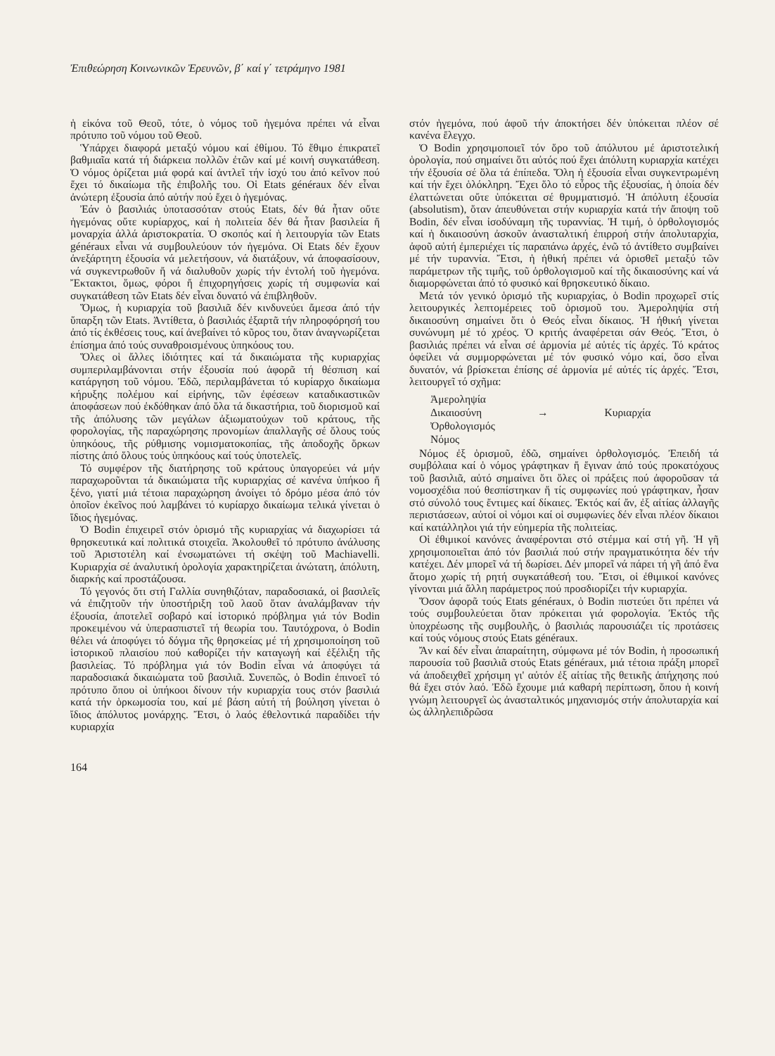Ἐπιθεώρηση Κοινωνικῶν Ἐρευνῶν, β΄ καί γ΄ τετράμηνο 1981
ἡ εἰκόνα τοῦ Θεοῦ, τότε, ὁ νόμος τοῦ ἡγεμόνα πρέπει νά εἶναι πρότυπο τοῦ νόμου τοῦ Θεοῦ.
Ὑπάρχει διαφορά μεταξύ νόμου καί ἐθίμου. Τό ἔθιμο ἐπικρατεῖ βαθμιαῖα κατά τή διάρκεια πολλῶν ἐτῶν καί μέ κοινή συγκατάθεση. Ὁ νόμος ὁρίζεται μιά φορά καί ἀντλεῖ τήν ἰσχύ του ἀπό κεῖνον πού ἔχει τό δικαίωμα τῆς ἐπιβολῆς του. Οἱ Etats généraux δέν εἶναι ἀνώτερη ἐξουσία ἀπό αὐτήν πού ἔχει ὁ ἡγεμόνας.
Ἐάν ὁ βασιλιάς ὑποτασσόταν στούς Etats, δέν θά ἦταν οὔτε ἡγεμόνας οὔτε κυρίαρχος, καί ἡ πολιτεία δέν θά ἦταν βασιλεία ἤ μοναρχία ἀλλά ἀριστοκρατία. Ὁ σκοπός καί ἡ λειτουργία τῶν Etats généraux εἶναι νά συμβουλεύουν τόν ἡγεμόνα. Οἱ Etats δέν ἔχουν ἀνεξάρτητη ἐξουσία νά μελετήσουν, νά διατάξουν, νά ἀποφασίσουν, νά συγκεντρωθοῦν ἤ νά διαλυθοῦν χωρίς τήν ἐντολή τοῦ ἡγεμόνα. Ἔκτακτοι, ὅμως, φόροι ἤ ἐπιχορηγήσεις χωρίς τή συμφωνία καί συγκατάθεση τῶν Etats δέν εἶναι δυνατό νά ἐπιβληθοῦν.
Ὅμως, ἡ κυριαρχία τοῦ βασιλιᾶ δέν κινδυνεύει ἄμεσα ἀπό τήν ὕπαρξη τῶν Etats. Ἀντίθετα, ὁ βασιλιάς ἐξαρτᾶ τήν πληροφόρησή του ἀπό τίς ἐκθέσεις τους, καί ἀνεβαίνει τό κῦρος του, ὅταν ἀναγνωρίζεται ἐπίσημα ἀπό τούς συναθροισμένους ὑπηκόους του.
Ὅλες οἱ ἄλλες ἰδιότητες καί τά δικαιώματα τῆς κυριαρχίας συμπεριλαμβάνονται στήν ἐξουσία πού ἀφορᾶ τή θέσπιση καί κατάργηση τοῦ νόμου. Ἐδῶ, περιλαμβάνεται τό κυρίαρχο δικαίωμα κήρυξης πολέμου καί εἰρήνης, τῶν ἐφέσεων καταδικαστικῶν ἀποφάσεων πού ἐκδόθηκαν ἀπό ὅλα τά δικαστήρια, τοῦ διορισμοῦ καί τῆς ἀπόλυσης τῶν μεγάλων ἀξιωματούχων τοῦ κράτους, τῆς φορολογίας, τῆς παραχώρησης προνομίων ἀπαλλαγῆς σέ ὅλους τούς ὑπηκόους, τῆς ρύθμισης νομισματοκοπίας, τῆς ἀποδοχῆς ὅρκων πίστης ἀπό ὅλους τούς ὑπηκόους καί τούς ὑποτελεῖς.
Τό συμφέρον τῆς διατήρησης τοῦ κράτους ὑπαγορεύει νά μήν παραχωροῦνται τά δικαιώματα τῆς κυριαρχίας σέ κανένα ὑπήκοο ἤ ξένο, γιατί μιά τέτοια παραχώρηση ἀνοίγει τό δρόμο μέσα ἀπό τόν ὁποῖον ἐκεῖνος πού λαμβάνει τό κυρίαρχο δικαίωμα τελικά γίνεται ὁ ἴδιος ἡγεμόνας.
Ὁ Bodin ἐπιχειρεῖ στόν ὁρισμό τῆς κυριαρχίας νά διαχωρίσει τά θρησκευτικά καί πολιτικά στοιχεῖα. Ἀκολουθεῖ τό πρότυπο ἀνάλυσης τοῦ Ἀριστοτέλη καί ἐνσωματώνει τή σκέψη τοῦ Machiavelli. Κυριαρχία σέ ἀναλυτική ὁρολογία χαρακτηρίζεται ἀνώτατη, ἀπόλυτη, διαρκής καί προστάζουσα.
Τό γεγονός ὅτι στή Γαλλία συνηθιζόταν, παραδοσιακά, οἱ βασιλεῖς νά ἐπιζητοῦν τήν ὑποστήριξη τοῦ λαοῦ ὅταν ἀναλάμβαναν τήν ἐξουσία, ἀποτελεῖ σοβαρό καί ἱστορικό πρόβλημα γιά τόν Bodin προκειμένου νά ὑπερασπιστεῖ τή θεωρία του. Ταυτόχρονα, ὁ Bodin θέλει νά ἀποφύγει τό δόγμα τῆς θρησκείας μέ τή χρησιμοποίηση τοῦ ἱστορικοῦ πλαισίου πού καθορίζει τήν καταγωγή καί ἐξέλιξη τῆς βασιλείας. Τό πρόβλημα γιά τόν Bodin εἶναι νά ἀποφύγει τά παραδοσιακά δικαιώματα τοῦ βασιλιᾶ. Συνεπῶς, ὁ Bodin ἐπινοεῖ τό πρότυπο ὅπου οἱ ὑπήκοοι δίνουν τήν κυριαρχία τους στόν βασιλιά κατά τήν ὁρκωμοσία του, καί μέ βάση αὐτή τή βούληση γίνεται ὁ ἴδιος ἀπόλυτος μονάρχης. Ἔτσι, ὁ λαός ἐθελοντικά παραδίδει τήν κυριαρχία
στόν ἡγεμόνα, πού ἀφοῦ τήν ἀποκτήσει δέν ὑπόκειται πλέον σέ κανένα ἔλεγχο.
Ὁ Bodin χρησιμοποιεῖ τόν ὅρο τοῦ ἀπόλυτου μέ ἀριστοτελική ὁρολογία, πού σημαίνει ὅτι αὐτός πού ἔχει ἀπόλυτη κυριαρχία κατέχει τήν ἐξουσία σέ ὅλα τά ἐπίπεδα. Ὅλη ἡ ἐξουσία εἶναι συγκεντρωμένη καί τήν ἔχει ὁλόκληρη. Ἔχει ὅλο τό εὖρος τῆς ἐξουσίας, ἡ ὁποία δέν ἐλαττώνεται οὔτε ὑπόκειται σέ θρυμματισμό. Ἡ ἀπόλυτη ἐξουσία (absolutism), ὅταν ἀπευθύνεται στήν κυριαρχία κατά τήν ἄποψη τοῦ Bodin, δέν εἶναι ἰσοδύναμη τῆς τυραννίας. Ἡ τιμή, ὁ ὀρθολογισμός καί ἡ δικαιοσύνη ἀσκοῦν ἀνασταλτική ἐπιρροή στήν ἀπολυταρχία, ἀφοῦ αὐτή ἐμπεριέχει τίς παραπάνω ἀρχές, ἐνῶ τό ἀντίθετο συμβαίνει μέ τήν τυραννία. Ἔτσι, ἡ ἠθική πρέπει νά ὁρισθεῖ μεταξύ τῶν παράμετρων τῆς τιμῆς, τοῦ ὀρθολογισμοῦ καί τῆς δικαιοσύνης καί νά διαμορφώνεται ἀπό τό φυσικό καί θρησκευτικό δίκαιο.
Μετά τόν γενικό ὁρισμό τῆς κυριαρχίας, ὁ Bodin προχωρεῖ στίς λειτουργικές λεπτομέρειες τοῦ ὁρισμοῦ του. Ἀμεροληψία στή δικαιοσύνη σημαίνει ὅτι ὁ Θεός εἶναι δίκαιος. Ἡ ἠθική γίνεται συνώνυμη μέ τό χρέος. Ὁ κριτής ἀναφέρεται σάν Θεός. Ἔτσι, ὁ βασιλιάς πρέπει νά εἶναι σέ ἁρμονία μέ αὐτές τίς ἀρχές. Τό κράτος ὀφείλει νά συμμορφώνεται μέ τόν φυσικό νόμο καί, ὅσο εἶναι δυνατόν, νά βρίσκεται ἐπίσης σέ ἁρμονία μέ αὐτές τίς ἀρχές. Ἔτσι, λειτουργεῖ τό σχῆμα:
Ἀμεροληψία
Δικαιοσύνη
Ὀρθολογισμός
Νόμος
→ Κυριαρχία
Νόμος ἐξ ὁρισμοῦ, ἐδῶ, σημαίνει ὀρθολογισμός. Ἐπειδή τά συμβόλαια καί ὁ νόμος γράφτηκαν ἤ ἔγιναν ἀπό τούς προκατόχους τοῦ βασιλιᾶ, αὐτό σημαίνει ὅτι ὅλες οἱ πράξεις πού ἀφοροῦσαν τά νομοσχέδια πού θεσπίστηκαν ἤ τίς συμφωνίες πού γράφτηκαν, ἦσαν στό σύνολό τους ἔντιμες καί δίκαιες. Ἐκτός καί ἄν, ἐξ αἰτίας ἀλλαγῆς περιστάσεων, αὐτοί οἱ νόμοι καί οἱ συμφωνίες δέν εἶναι πλέον δίκαιοι καί κατάλληλοι γιά τήν εὐημερία τῆς πολιτείας.
Οἱ ἐθιμικοί κανόνες ἀναφέρονται στό στέμμα καί στή γῆ. Ἡ γῆ χρησιμοποιεῖται ἀπό τόν βασιλιά πού στήν πραγματικότητα δέν τήν κατέχει. Δέν μπορεῖ νά τή δωρίσει. Δέν μπορεῖ νά πάρει τή γῆ ἀπό ἕνα ἄτομο χωρίς τή ρητή συγκατάθεσή του. Ἔτσι, οἱ ἐθιμικοί κανόνες γίνονται μιά ἄλλη παράμετρος πού προσδιορίζει τήν κυριαρχία.
Ὅσον ἀφορᾶ τούς Etats généraux, ὁ Bodin πιστεύει ὅτι πρέπει νά τούς συμβουλεύεται ὅταν πρόκειται γιά φορολογία. Ἐκτός τῆς ὑποχρέωσης τῆς συμβουλῆς, ὁ βασιλιάς παρουσιάζει τίς προτάσεις καί τούς νόμους στούς Etats généraux.
Ἄν καί δέν εἶναι ἀπαραίτητη, σύμφωνα μέ τόν Bodin, ἡ προσωπική παρουσία τοῦ βασιλιᾶ στούς Etats généraux, μιά τέτοια πράξη μπορεῖ νά ἀποδειχθεῖ χρήσιμη γι' αὐτόν ἐξ αἰτίας τῆς θετικῆς ἀπήχησης πού θά ἔχει στόν λαό. Ἐδῶ ἔχουμε μιά καθαρή περίπτωση, ὅπου ἡ κοινή γνώμη λειτουργεῖ ὡς ἀνασταλτικός μηχανισμός στήν ἀπολυταρχία καί ὡς ἀλληλεπιδρῶσα
164